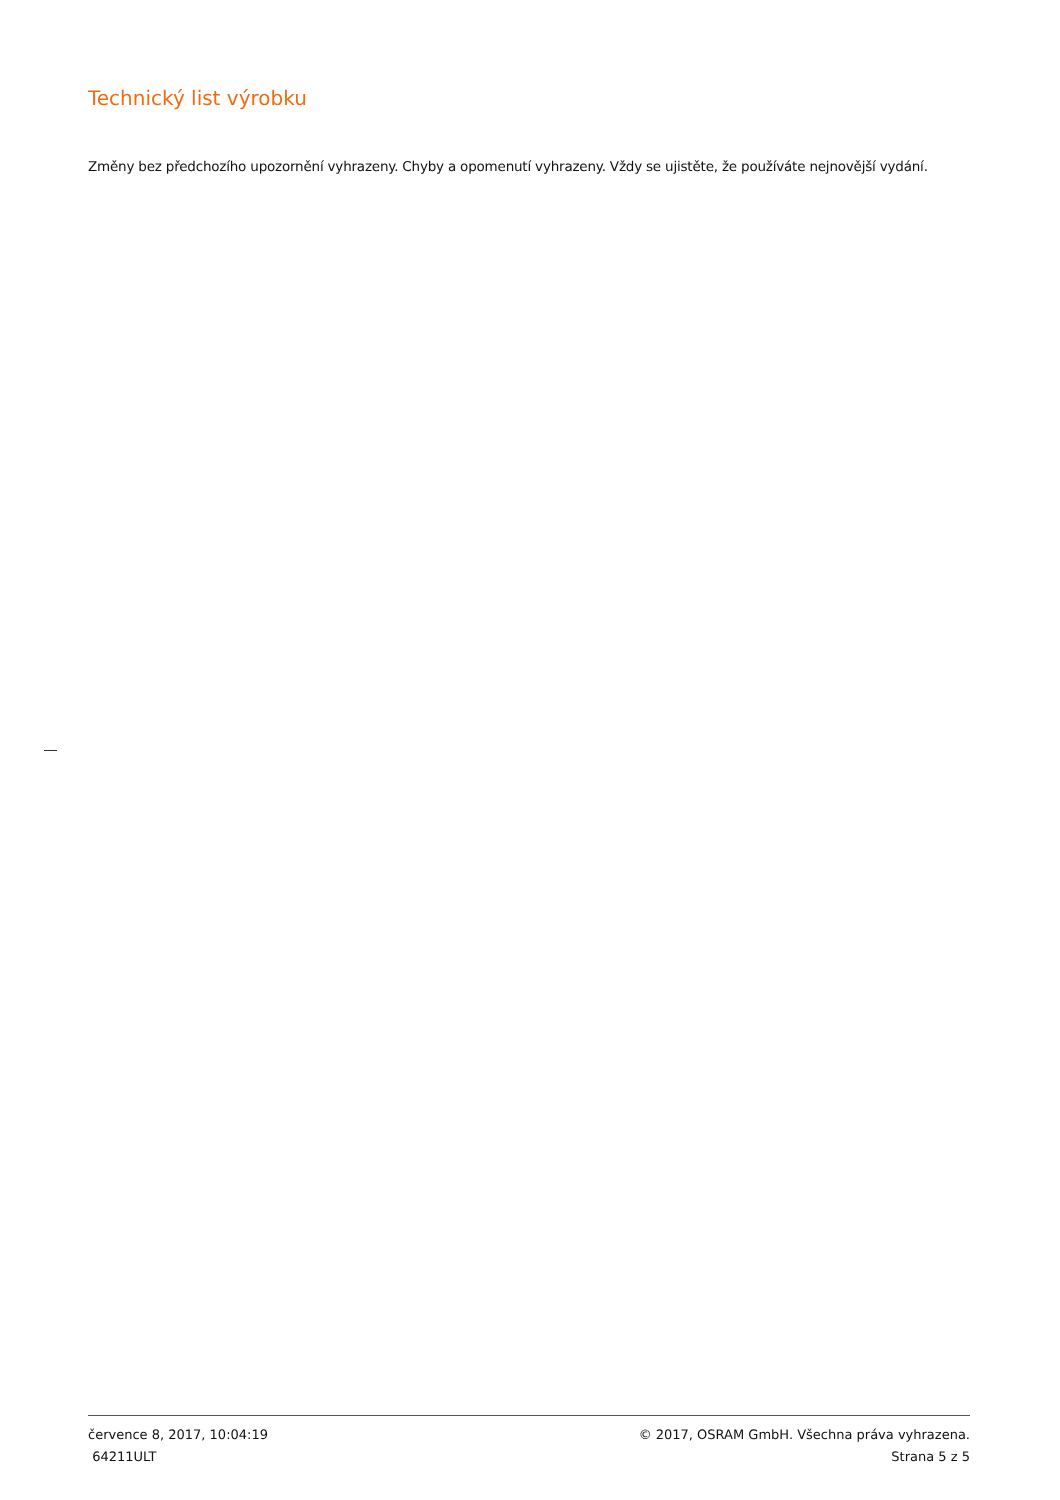Technický list výrobku
Změny bez předchozího upozornění vyhrazeny. Chyby a opomenutí vyhrazeny. Vždy se ujistěte, že používáte nejnovější vydání.
července 8, 2017, 10:04:19 © 2017, OSRAM GmbH. Všechna práva vyhrazena.
64211ULT Strana 5 z 5